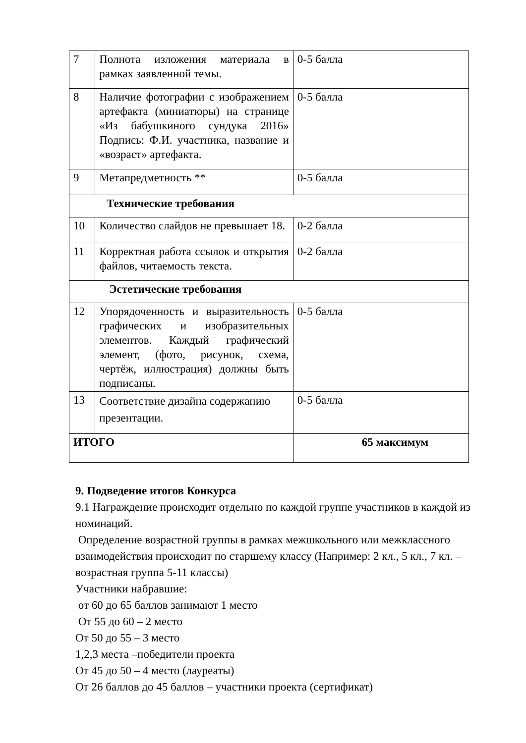| 7 | Полнота изложения материала в рамках заявленной темы. | 0-5 балла |
| 8 | Наличие фотографии с изображением артефакта (миниатюры) на странице «Из бабушкиного сундука 2016» Подпись: Ф.И. участника, название и «возраст» артефакта. | 0-5 балла |
| 9 | Метапредметность ** | 0-5 балла |
| Технические требования | | |
| 10 | Количество слайдов не превышает 18. | 0-2 балла |
| 11 | Корректная работа ссылок и открытия файлов, читаемость текста. | 0-2 балла |
| Эстетические требования | | |
| 12 | Упорядоченность и выразительность графических и изобразительных элементов. Каждый графический элемент, (фото, рисунок, схема, чертёж, иллюстрация) должны быть подписаны. | 0-5 балла |
| 13 | Соответствие дизайна содержанию презентации. | 0-5 балла |
| ИТОГО | | 65 максимум |
9. Подведение итогов Конкурса
9.1 Награждение происходит отдельно по каждой группе участников в каждой из номинаций.
Определение возрастной группы в рамках межшкольного или межклассного взаимодействия происходит по старшему классу (Например: 2 кл., 5 кл., 7 кл. –возрастная группа 5-11 классы)
Участники набравшие:
от 60 до 65 баллов занимают 1 место
От 55 до 60 – 2 место
От 50 до 55 – 3 место
1,2,3 места –победители проекта
От 45 до 50 – 4 место (лауреаты)
От 26 баллов до 45 баллов – участники проекта (сертификат)